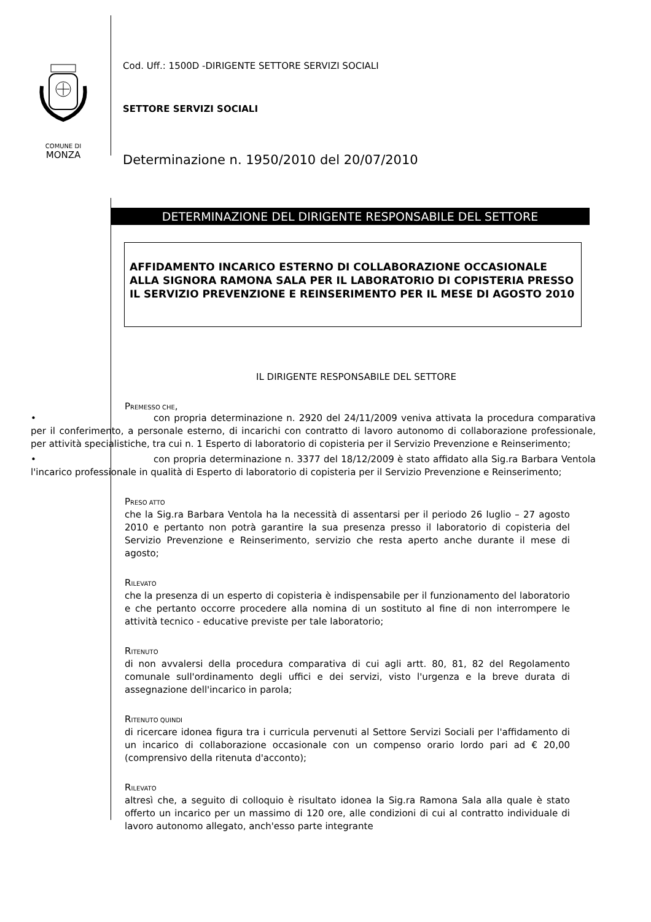COMUNE DI
MONZA
Cod. Uff.: 1500D -DIRIGENTE SETTORE SERVIZI SOCIALI
SETTORE SERVIZI SOCIALI
Determinazione n. 1950/2010 del 20/07/2010
DETERMINAZIONE DEL DIRIGENTE RESPONSABILE DEL SETTORE
AFFIDAMENTO INCARICO ESTERNO DI COLLABORAZIONE OCCASIONALE ALLA SIGNORA RAMONA SALA PER IL LABORATORIO DI COPISTERIA PRESSO IL SERVIZIO PREVENZIONE E REINSERIMENTO PER IL MESE DI AGOSTO 2010
IL DIRIGENTE RESPONSABILE DEL SETTORE
PREMESSO CHE,
• con propria determinazione n. 2920 del 24/11/2009 veniva attivata la procedura comparativa per il conferimento, a personale esterno, di incarichi con contratto di lavoro autonomo di collaborazione professionale, per attività specialistiche, tra cui n. 1 Esperto di laboratorio di copisteria per il Servizio Prevenzione e Reinserimento;
• con propria determinazione n. 3377 del 18/12/2009 è stato affidato alla Sig.ra Barbara Ventola l'incarico professionale in qualità di Esperto di laboratorio di copisteria per il Servizio Prevenzione e Reinserimento;
PRESO ATTO
che la Sig.ra Barbara Ventola ha la necessità di assentarsi per il periodo 26 luglio – 27 agosto 2010 e pertanto non potrà garantire la sua presenza presso il laboratorio di copisteria del Servizio Prevenzione e Reinserimento, servizio che resta aperto anche durante il mese di agosto;
RILEVATO
che la presenza di un esperto di copisteria è indispensabile per il funzionamento del laboratorio e che pertanto occorre procedere alla nomina di un sostituto al fine di non interrompere le attività tecnico - educative previste per tale laboratorio;
RITENUTO
di non avvalersi della procedura comparativa di cui agli artt. 80, 81, 82 del Regolamento comunale sull'ordinamento degli uffici e dei servizi, visto l'urgenza e la breve durata di assegnazione dell'incarico in parola;
RITENUTO QUINDI
di ricercare idonea figura tra i curricula pervenuti al Settore Servizi Sociali per l'affidamento di un incarico di collaborazione occasionale con un compenso orario lordo pari ad € 20,00 (comprensivo della ritenuta d'acconto);
RILEVATO
altresì che, a seguito di colloquio è risultato idonea la Sig.ra Ramona Sala alla quale è stato offerto un incarico per un massimo di 120 ore, alle condizioni di cui al contratto individuale di lavoro autonomo allegato, anch'esso parte integrante